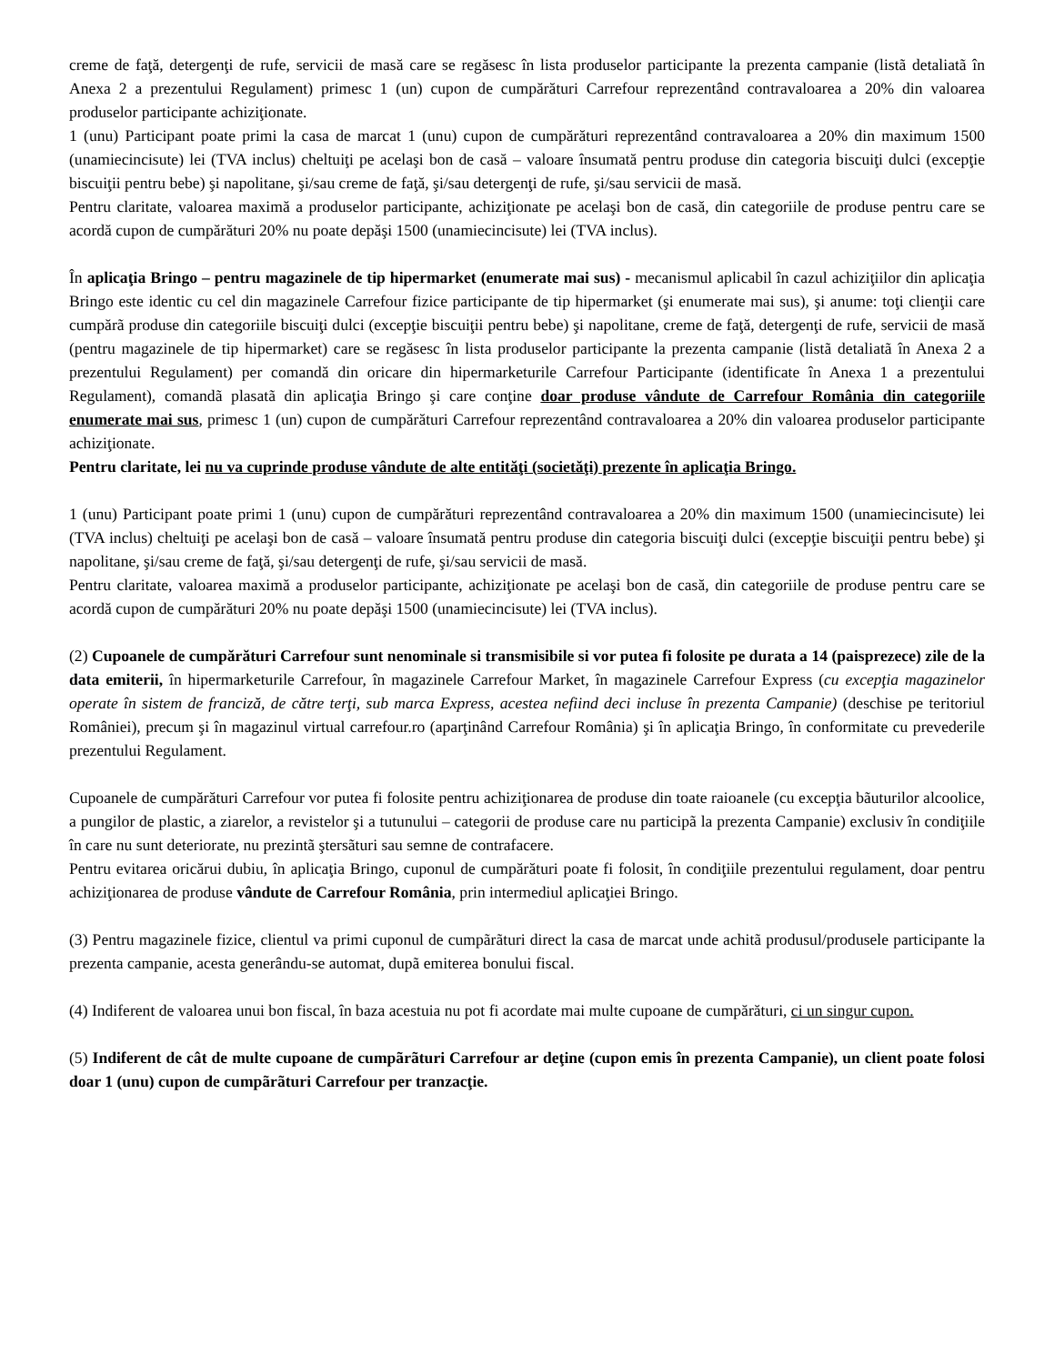creme de faţă, detergenţi de rufe, servicii de masă care se regăsesc în lista produselor participante la prezenta campanie (listã detaliatã în Anexa 2 a prezentului Regulament) primesc 1 (un) cupon de cumpărături Carrefour reprezentând contravaloarea a 20% din valoarea produselor participante achiziţionate.
1 (unu) Participant poate primi la casa de marcat 1 (unu) cupon de cumpărături reprezentând contravaloarea a 20% din maximum 1500 (unamiecincisute) lei (TVA inclus) cheltuiţi pe acelaşi bon de casă – valoare însumată pentru produse din categoria biscuiţi dulci (excepţie biscuiţii pentru bebe) şi napolitane, şi/sau creme de faţă, şi/sau detergenţi de rufe, şi/sau servicii de masă.
Pentru claritate, valoarea maximă a produselor participante, achiziţionate pe acelaşi bon de casă, din categoriile de produse pentru care se acordă cupon de cumpărături 20% nu poate depăşi 1500 (unamiecincisute) lei (TVA inclus).
În aplicaţia Bringo – pentru magazinele de tip hipermarket (enumerate mai sus) - mecanismul aplicabil în cazul achiziţiilor din aplicaţia Bringo este identic cu cel din magazinele Carrefour fizice participante de tip hipermarket (şi enumerate mai sus), şi anume: toţi clienţii care cumpărã produse din categoriile biscuiţi dulci (excepţie biscuiţii pentru bebe) şi napolitane, creme de faţă, detergenţi de rufe, servicii de masă (pentru magazinele de tip hipermarket) care se regăsesc în lista produselor participante la prezenta campanie (listã detaliatã în Anexa 2 a prezentului Regulament) per comandă din oricare din hipermarketurile Carrefour Participante (identificate în Anexa 1 a prezentului Regulament), comandã plasatã din aplicaţia Bringo şi care conţine doar produse vândute de Carrefour România din categoriile enumerate mai sus, primesc 1 (un) cupon de cumpărături Carrefour reprezentând contravaloarea a 20% din valoarea produselor participante achiziţionate.
Pentru claritate, lei nu va cuprinde produse vândute de alte entităţi (societăţi) prezente în aplicaţia Bringo.
1 (unu) Participant poate primi 1 (unu) cupon de cumpărături reprezentând contravaloarea a 20% din maximum 1500 (unamiecincisute) lei (TVA inclus) cheltuiţi pe acelaşi bon de casă – valoare însumată pentru produse din categoria biscuiţi dulci (excepţie biscuiţii pentru bebe) şi napolitane, şi/sau creme de faţă, şi/sau detergenţi de rufe, şi/sau servicii de masă.
Pentru claritate, valoarea maximă a produselor participante, achiziţionate pe acelaşi bon de casă, din categoriile de produse pentru care se acordă cupon de cumpărături 20% nu poate depăşi 1500 (unamiecincisute) lei (TVA inclus).
(2) Cupoanele de cumpărături Carrefour sunt nenominale si transmisibile si vor putea fi folosite pe durata a 14 (paisprezece) zile de la data emiterii, în hipermarketurile Carrefour, în magazinele Carrefour Market, în magazinele Carrefour Express (cu excepţia magazinelor operate în sistem de franciză, de către terţi, sub marca Express, acestea nefiind deci incluse în prezenta Campanie) (deschise pe teritoriul României), precum şi în magazinul virtual carrefour.ro (aparţinând Carrefour România) şi în aplicaţia Bringo, în conformitate cu prevederile prezentului Regulament.
Cupoanele de cumpărături Carrefour vor putea fi folosite pentru achiziţionarea de produse din toate raioanele (cu excepţia bãuturilor alcoolice, a pungilor de plastic, a ziarelor, a revistelor şi a tutunului – categorii de produse care nu participã la prezenta Campanie) exclusiv în condiţiile în care nu sunt deteriorate, nu prezintã ştersãturi sau semne de contrafacere.
Pentru evitarea oricărui dubiu, în aplicaţia Bringo, cuponul de cumpărături poate fi folosit, în condiţiile prezentului regulament, doar pentru achiziţionarea de produse vândute de Carrefour România, prin intermediul aplicaţiei Bringo.
(3) Pentru magazinele fizice, clientul va primi cuponul de cumpãrãturi direct la casa de marcat unde achitã produsul/produsele participante la prezenta campanie, acesta generându-se automat, dupã emiterea bonului fiscal.
(4) Indiferent de valoarea unui bon fiscal, în baza acestuia nu pot fi acordate mai multe cupoane de cumpărături, ci un singur cupon.
(5) Indiferent de cât de multe cupoane de cumpãrãturi Carrefour ar deţine (cupon emis în prezenta Campanie), un client poate folosi doar 1 (unu) cupon de cumpãrãturi Carrefour per tranzacţie.